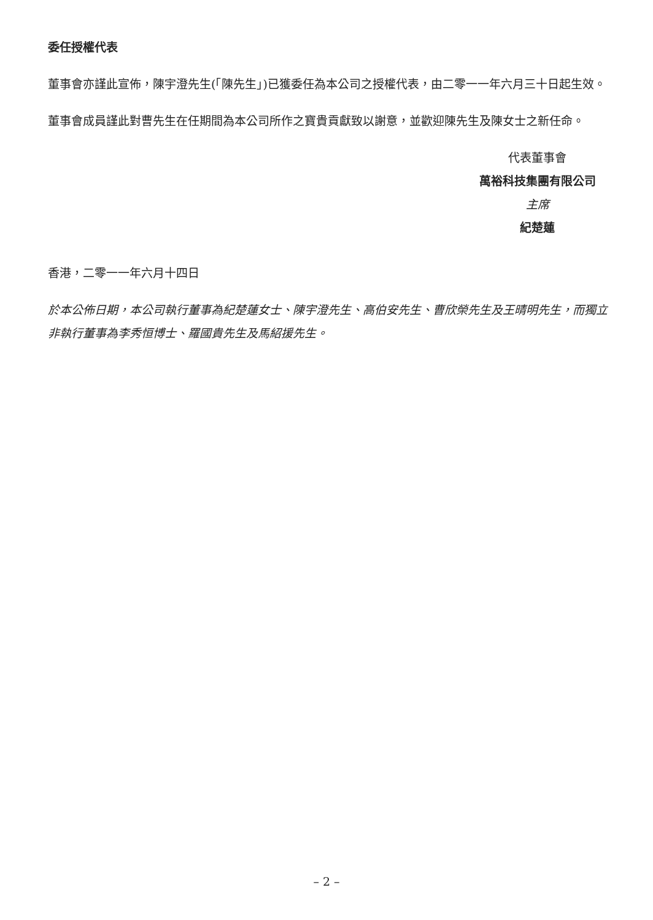委任授權代表
董事會亦謹此宣佈，陳宇澄先生(「陳先生」)已獲委任為本公司之授權代表，由二零一一年六月三十日起生效。
董事會成員謹此對曹先生在任期間為本公司所作之寶貴貢獻致以謝意，並歡迎陳先生及陳女士之新任命。
代表董事會
萬裕科技集團有限公司
主席
紀楚蓮
香港，二零一一年六月十四日
於本公佈日期，本公司執行董事為紀楚蓮女士、陳宇澄先生、高伯安先生、曹欣榮先生及王晴明先生，而獨立非執行董事為李秀恒博士、羅國貴先生及馬紹援先生。
– 2 –